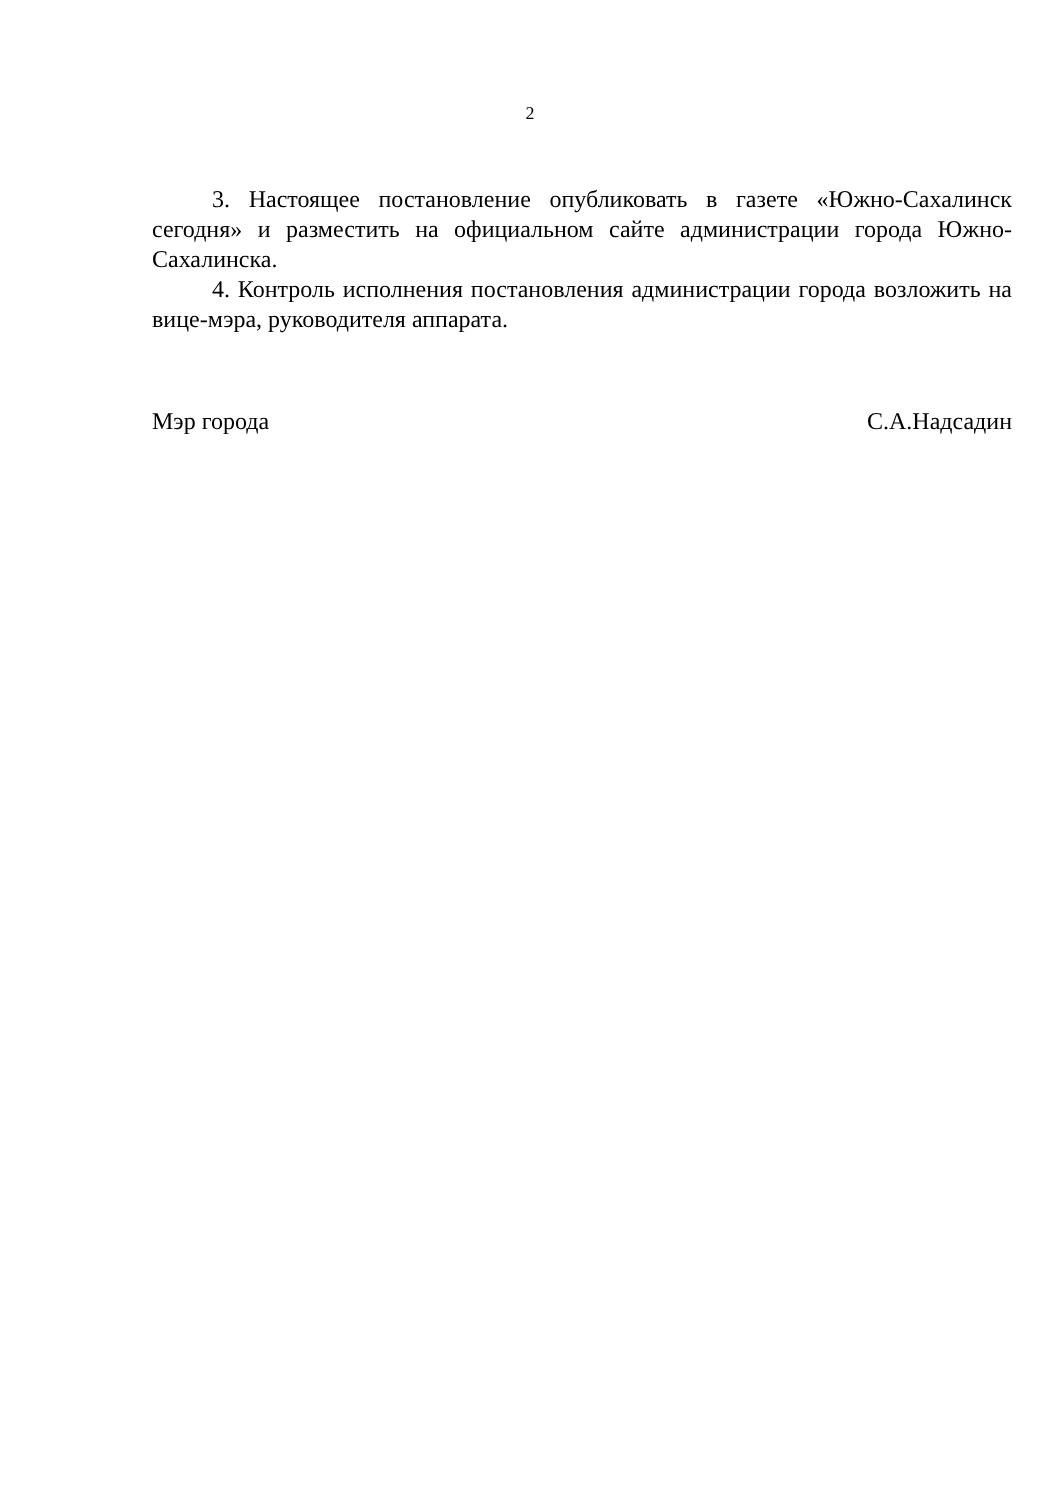2
3. Настоящее постановление опубликовать в газете «Южно-Сахалинск сегодня» и разместить на официальном сайте администрации города Южно-Сахалинска.
4. Контроль исполнения постановления администрации города возложить на вице-мэра, руководителя аппарата.
Мэр города С.А.Надсадин